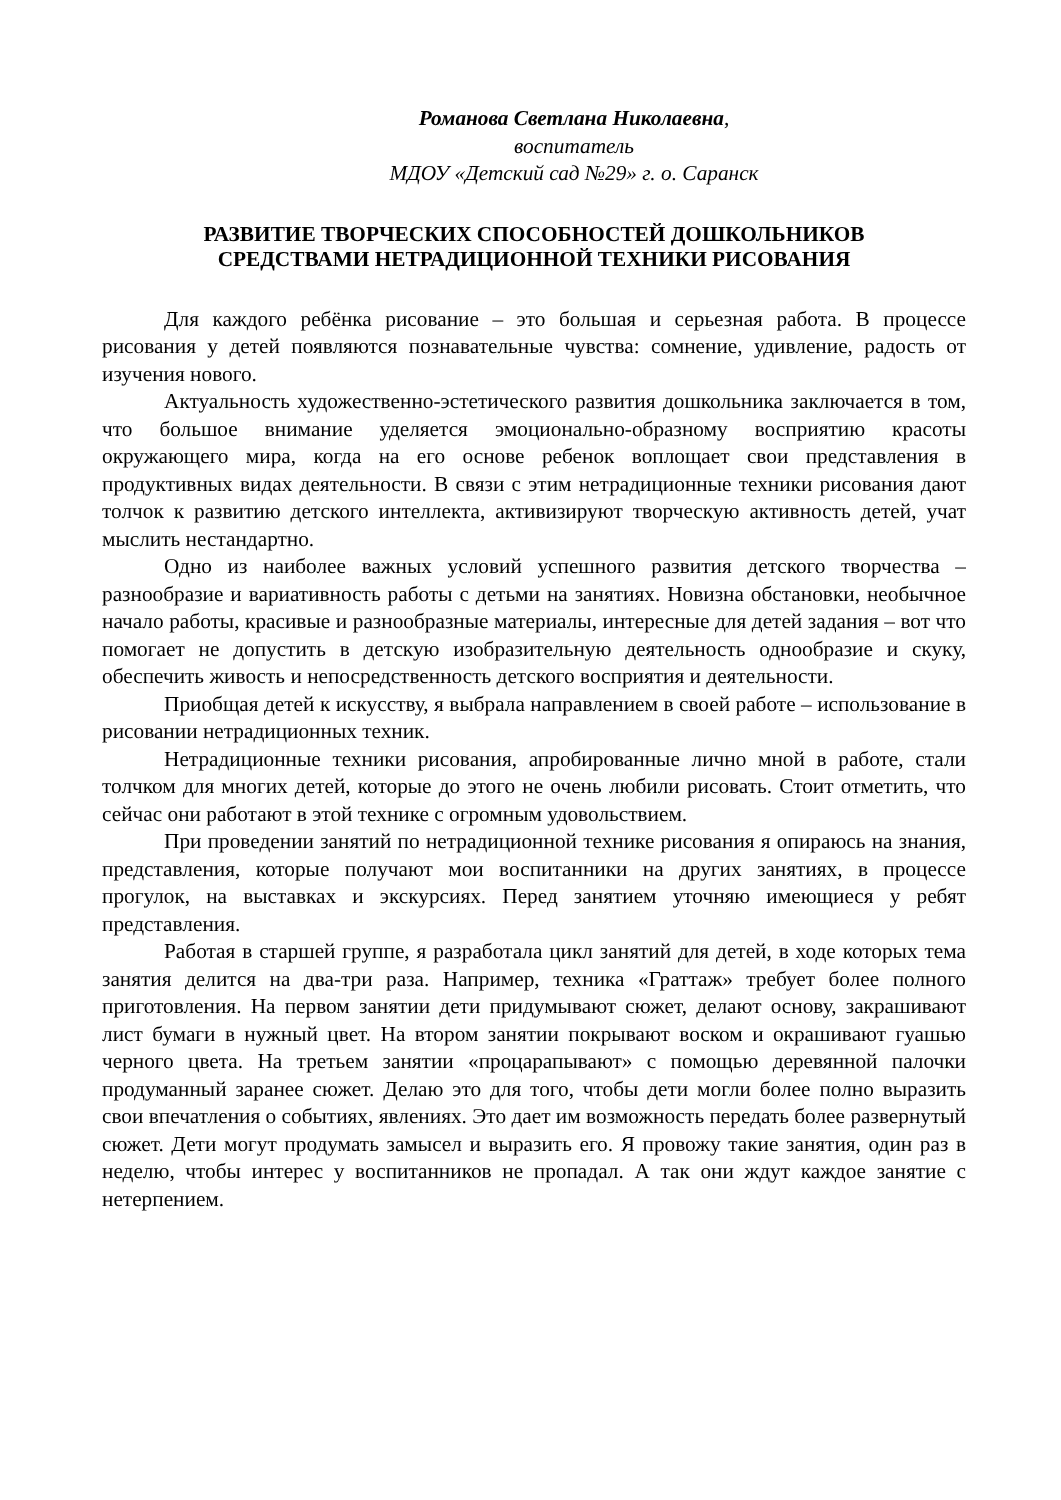Романова Светлана Николаевна,
воспитатель
МДОУ «Детский сад №29» г. о. Саранск
РАЗВИТИЕ ТВОРЧЕСКИХ СПОСОБНОСТЕЙ ДОШКОЛЬНИКОВ
СРЕДСТВАМИ НЕТРАДИЦИОННОЙ ТЕХНИКИ РИСОВАНИЯ
Для каждого ребёнка рисование – это большая и серьезная работа. В процессе рисования у детей появляются познавательные чувства: сомнение, удивление, радость от изучения нового.
Актуальность художественно-эстетического развития дошкольника заключается в том, что большое внимание уделяется эмоционально-образному восприятию красоты окружающего мира, когда на его основе ребенок воплощает свои представления в продуктивных видах деятельности. В связи с этим нетрадиционные техники рисования дают толчок к развитию детского интеллекта, активизируют творческую активность детей, учат мыслить нестандартно.
Одно из наиболее важных условий успешного развития детского творчества – разнообразие и вариативность работы с детьми на занятиях. Новизна обстановки, необычное начало работы, красивые и разнообразные материалы, интересные для детей задания – вот что помогает не допустить в детскую изобразительную деятельность однообразие и скуку, обеспечить живость и непосредственность детского восприятия и деятельности.
Приобщая детей к искусству, я выбрала направлением в своей работе – использование в рисовании нетрадиционных техник.
Нетрадиционные техники рисования, апробированные лично мной в работе, стали толчком для многих детей, которые до этого не очень любили рисовать. Стоит отметить, что сейчас они работают в этой технике с огромным удовольствием.
При проведении занятий по нетрадиционной технике рисования я опираюсь на знания, представления, которые получают мои воспитанники на других занятиях, в процессе прогулок, на выставках и экскурсиях. Перед занятием уточняю имеющиеся у ребят представления.
Работая в старшей группе, я разработала цикл занятий для детей, в ходе которых тема занятия делится на два-три раза. Например, техника «Граттаж» требует более полного приготовления. На первом занятии дети придумывают сюжет, делают основу, закрашивают лист бумаги в нужный цвет. На втором занятии покрывают воском и окрашивают гуашью черного цвета. На третьем занятии «процарапывают» с помощью деревянной палочки продуманный заранее сюжет. Делаю это для того, чтобы дети могли более полно выразить свои впечатления о событиях, явлениях. Это дает им возможность передать более развернутый сюжет. Дети могут продумать замысел и выразить его. Я провожу такие занятия, один раз в неделю, чтобы интерес у воспитанников не пропадал. А так они ждут каждое занятие с нетерпением.